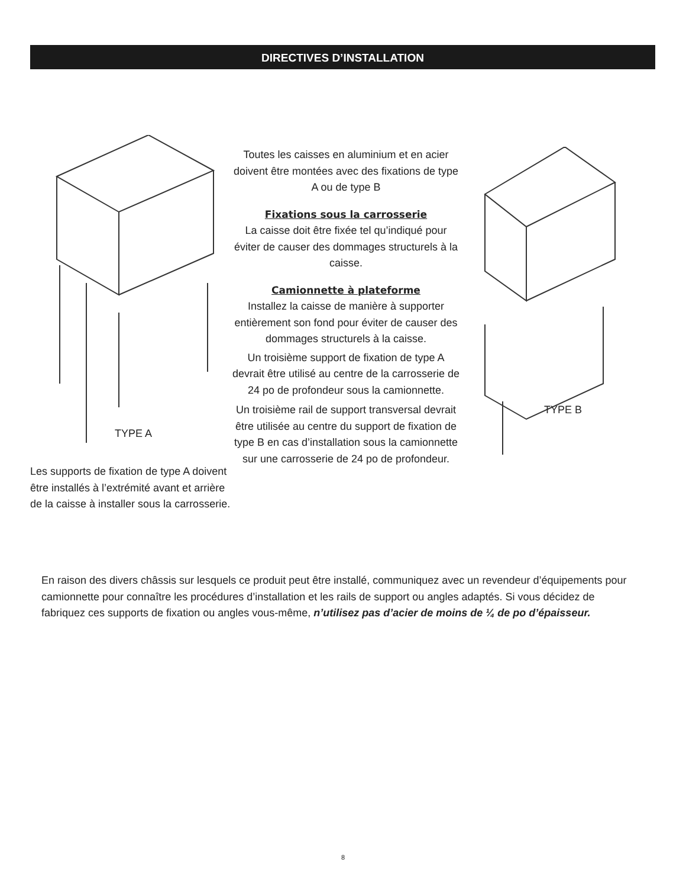DIRECTIVES D’INSTALLATION
TYPE A
Les supports de fixation de type A doivent être installés à l’extrémité avant et arrière de la caisse à installer sous la carrosserie.
Toutes les caisses en aluminium et en acier doivent être montées avec des fixations de type A ou de type B
Fixations sous la carrosserie
La caisse doit être fixée tel qu’indiqué pour éviter de causer des dommages structurels à la caisse.
Camionnette à plateforme
Installez la caisse de manière à supporter entièrement son fond pour éviter de causer des dommages structurels à la caisse.
Un troisième support de fixation de type A devrait être utilisé au centre de la carrosserie de 24 po de profondeur sous la camionnette.
Un troisième rail de support transversal devrait être utilisée au centre du support de fixation de type B en cas d’installation sous la camionnette sur une carrosserie de 24 po de profondeur.
TYPE B
En raison des divers châssis sur lesquels ce produit peut être installé, communiquez avec un revendeur d’équipements pour camionnette pour connaître les procédures d’installation et les rails de support ou angles adaptés. Si vous décidez de fabriquez ces supports de fixation ou angles vous-même, n’utilisez pas d’acier de moins de ¼ de po d’épaisseur.
8